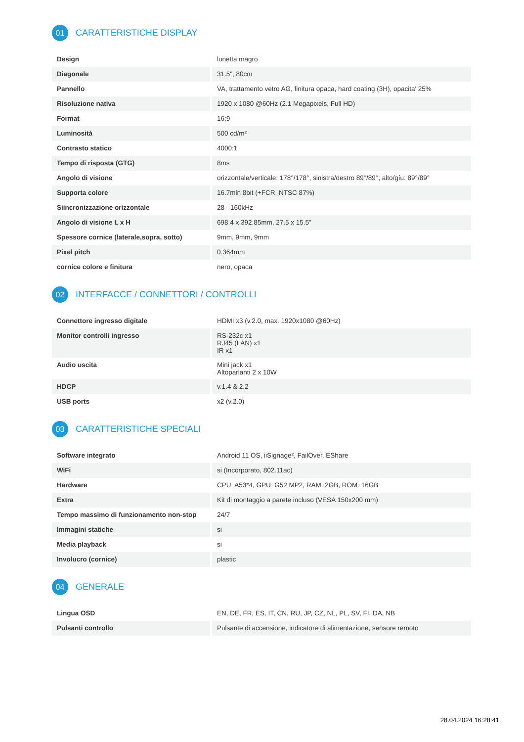01 CARATTERISTICHE DISPLAY
| Design | lunetta magro |
| Diagonale | 31.5", 80cm |
| Pannello | VA, trattamento vetro AG, finitura opaca, hard coating (3H), opacita' 25% |
| Risoluzione nativa | 1920 x 1080 @60Hz (2.1 Megapixels, Full HD) |
| Format | 16:9 |
| Luminosità | 500 cd/m² |
| Contrasto statico | 4000:1 |
| Tempo di risposta (GTG) | 8ms |
| Angolo di visione | orizzontale/verticale: 178°/178°, sinistra/destro 89°/89°, alto/gíu: 89°/89° |
| Supporta colore | 16.7mln 8bit (+FCR, NTSC 87%) |
| Siincronizzazione orizzontale | 28 - 160kHz |
| Angolo di visione L x H | 698.4 x 392.85mm, 27.5 x 15.5" |
| Spessore cornice (laterale,sopra, sotto) | 9mm, 9mm, 9mm |
| Pixel pitch | 0.364mm |
| cornice colore e finitura | nero, opaca |
02 INTERFACCE / CONNETTORI / CONTROLLI
| Connettore ingresso digitale | HDMI x3 (v.2.0, max. 1920x1080 @60Hz) |
| Monitor controlli ingresso | RS-232c x1 RJ45 (LAN) x1 IR x1 |
| Audio uscita | Mini jack x1 Altoparlanti 2 x 10W |
| HDCP | v.1.4 & 2.2 |
| USB ports | x2 (v.2.0) |
03 CARATTERISTICHE SPECIALI
| Software integrato | Android 11 OS, iiSignage², FailOver, EShare |
| WiFi | si (Incorporato, 802.11ac) |
| Hardware | CPU: A53*4, GPU: G52 MP2, RAM: 2GB, ROM: 16GB |
| Extra | Kit di montaggio a parete incluso (VESA 150x200 mm) |
| Tempo massimo di funzionamento non-stop | 24/7 |
| Immagini statiche | si |
| Media playback | si |
| Involucro (cornice) | plastic |
04 GENERALE
| Lingua OSD | EN, DE, FR, ES, IT, CN, RU, JP, CZ, NL, PL, SV, FI, DA, NB |
| Pulsanti controllo | Pulsante di accensione, indicatore di alimentazione, sensore remoto |
28.04.2024 16:28:41